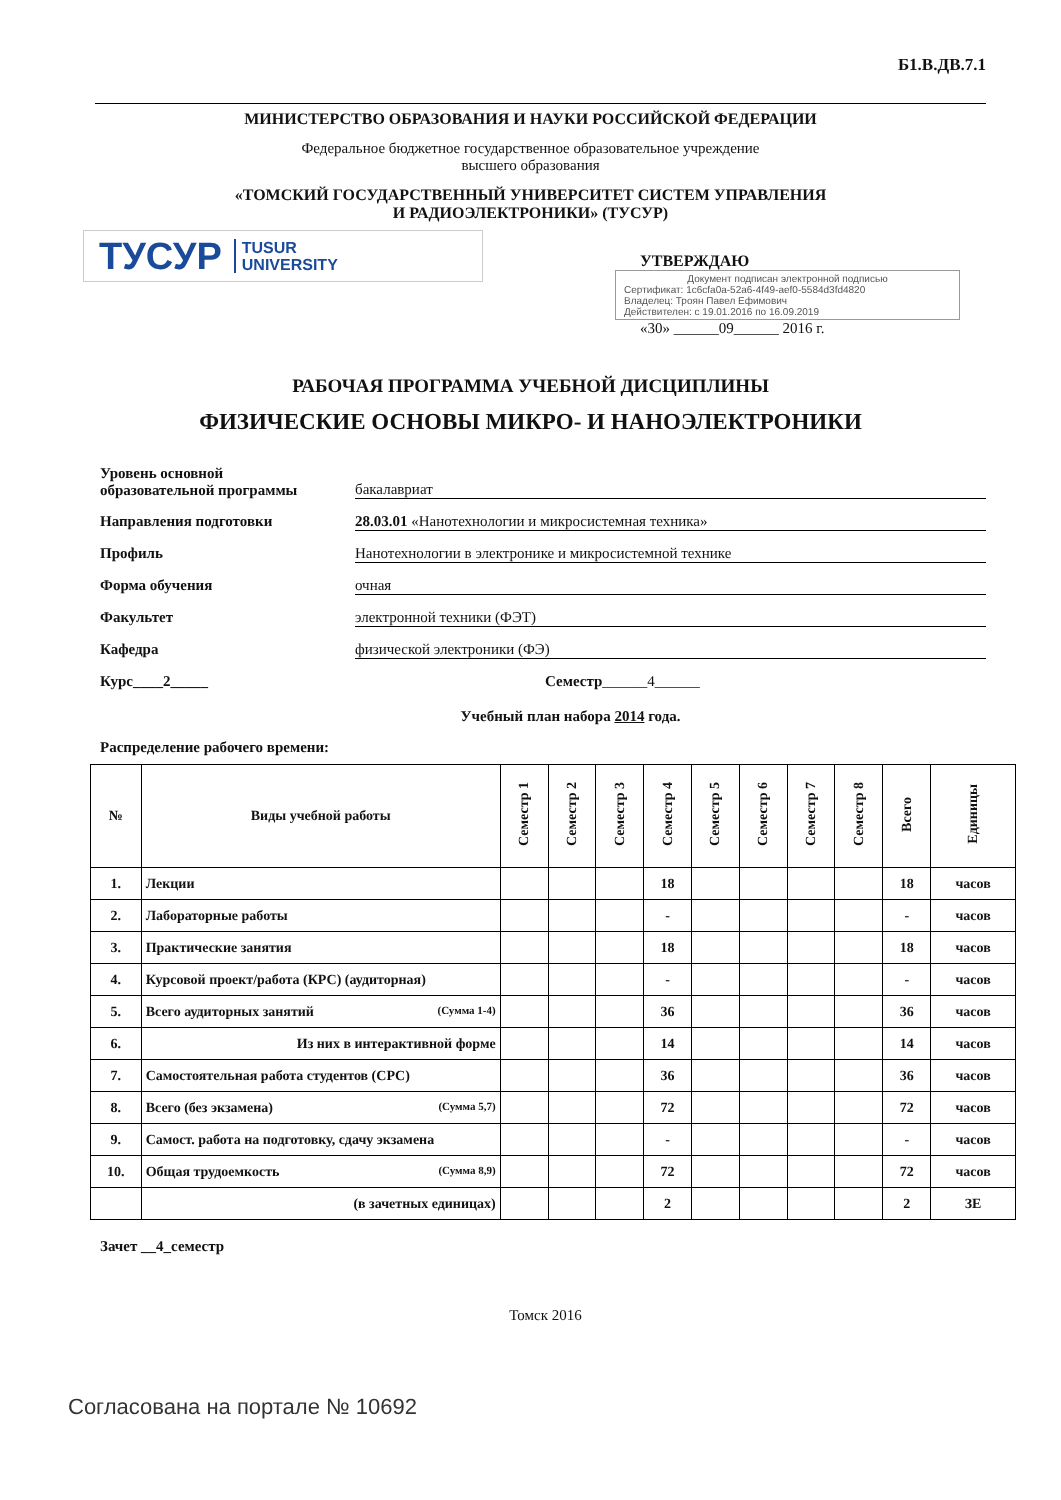Б1.В.ДВ.7.1
МИНИСТЕРСТВО ОБРАЗОВАНИЯ И НАУКИ РОССИЙСКОЙ ФЕДЕРАЦИИ
Федеральное бюджетное государственное образовательное учреждение
высшего образования
«ТОМСКИЙ ГОСУДАРСТВЕННЫЙ УНИВЕРСИТЕТ СИСТЕМ УПРАВЛЕНИЯ
И РАДИОЭЛЕКТРОНИКИ» (ТУСУР)
ТУСУР TUSUR
UNIVERSITY
УТВЕРЖДАЮ
Документ подписан электронной подписью
Сертификат: 1c6cfa0a-52a6-4f49-aef0-5584d3fd4820
Владелец: Троян Павел Ефимович
Действителен: с 19.01.2016 по 16.09.2019
«30» ______09______ 2016 г.
РАБОЧАЯ ПРОГРАММА УЧЕБНОЙ ДИСЦИПЛИНЫ
ФИЗИЧЕСКИЕ ОСНОВЫ МИКРО- И НАНОЭЛЕКТРОНИКИ
Уровень основной
образовательной программы бакалавриат
Направления подготовки 28.03.01 «Нанотехнологии и микросистемная техника»
Профиль Нанотехнологии в электронике и микросистемной технике
Форма обучения очная
Факультет электронной техники (ФЭТ)
Кафедра физической электроники (ФЭ)
Курс____2_____ Семестр______4______
Учебный план набора 2014 года.
Распределение рабочего времени:
| № | Виды учебной работы | Семестр 1 | Семестр 2 | Семестр 3 | Семестр 4 | Семестр 5 | Семестр 6 | Семестр 7 | Семестр 8 | Всего | Единицы |
| --- | --- | --- | --- | --- | --- | --- | --- | --- | --- | --- | --- |
| 1. | Лекции | | | | 18 | | | | | 18 | часов |
| 2. | Лабораторные работы | | | | - | | | | | - | часов |
| 3. | Практические занятия | | | | 18 | | | | | 18 | часов |
| 4. | Курсовой проект/работа (КРС) (аудиторная) | | | | - | | | | | - | часов |
| 5. | Всего аудиторных занятий (Сумма 1-4) | | | | 36 | | | | | 36 | часов |
| 6. | Из них в интерактивной форме | | | | 14 | | | | | 14 | часов |
| 7. | Самостоятельная работа студентов (СРС) | | | | 36 | | | | | 36 | часов |
| 8. | Всего (без экзамена) (Сумма 5,7) | | | | 72 | | | | | 72 | часов |
| 9. | Самост. работа на подготовку, сдачу экзамена | | | | - | | | | | - | часов |
| 10. | Общая трудоемкость (Сумма 8,9) | | | | 72 | | | | | 72 | часов |
| | (в зачетных единицах) | | | | 2 | | | | | 2 | ЗЕ |
Зачет __4_семестр
Томск 2016
Согласована на портале № 10692